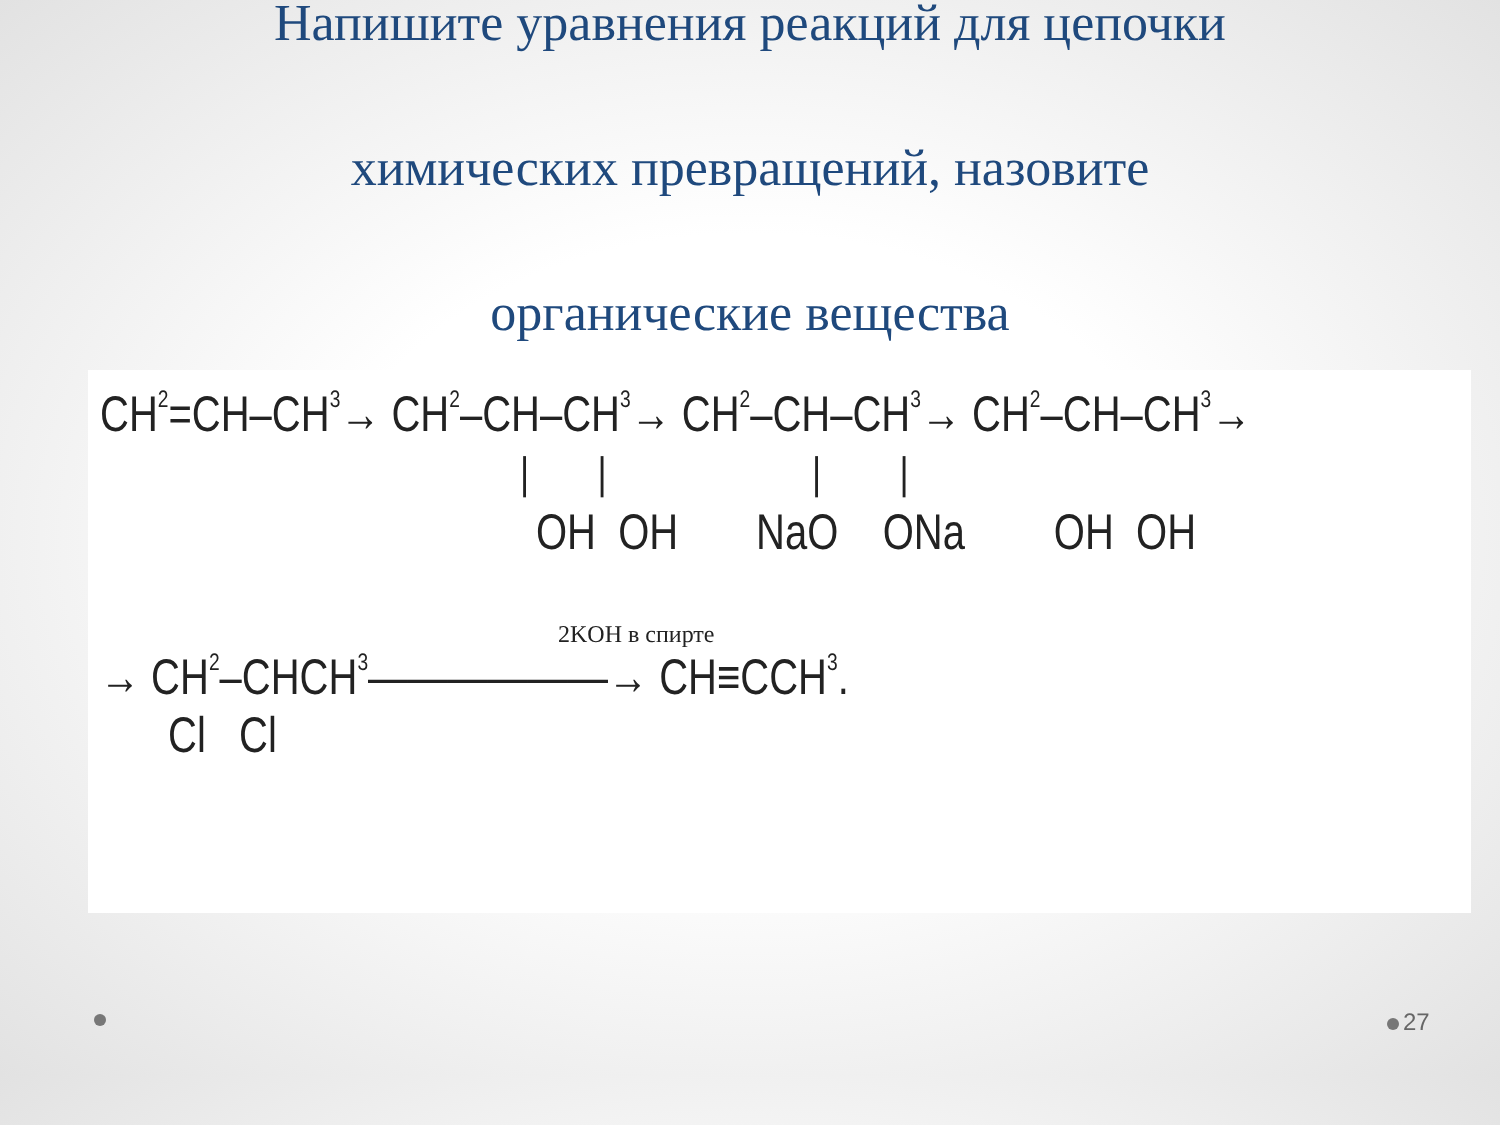Напишите уравнения реакций для цепочки
химических превращений, назовите
органические вещества
CH<sub>2</sub>=CH–CH<sub>3</sub> → CH<sub>2</sub>–CH–CH<sub>3</sub> → CH<sub>2</sub>–CH–CH<sub>3</sub> → CH<sub>2</sub>–CH–CH<sub>3</sub> →
| | | |
OH OH NaO ONa OH OH
2KOH в спирте
→ CH<sub>2</sub>–CHCH<sub>3</sub> ——————→ CH≡CCH<sub>3</sub>.
Cl Cl
27